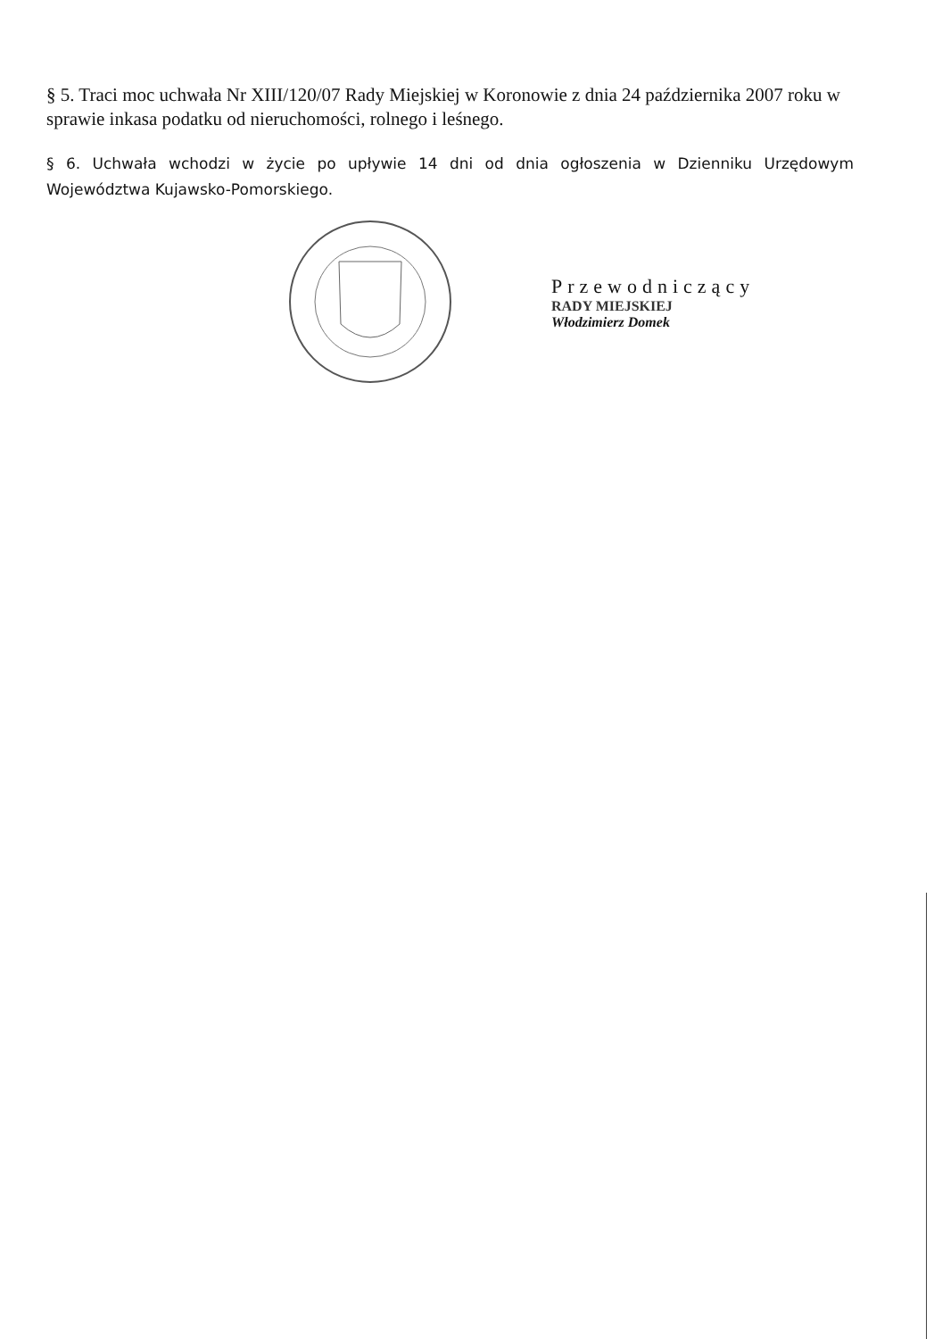§ 5. Traci moc uchwała Nr XIII/120/07 Rady Miejskiej w Koronowie z dnia 24 października 2007 roku w sprawie inkasa podatku od nieruchomości, rolnego i leśnego.
§ 6. Uchwała wchodzi w życie po upływie 14 dni od dnia ogłoszenia w Dzienniku Urzędowym Województwa Kujawsko-Pomorskiego.
Przewodniczący
RADY MIEJSKIEJ
Włodzimierz Domek